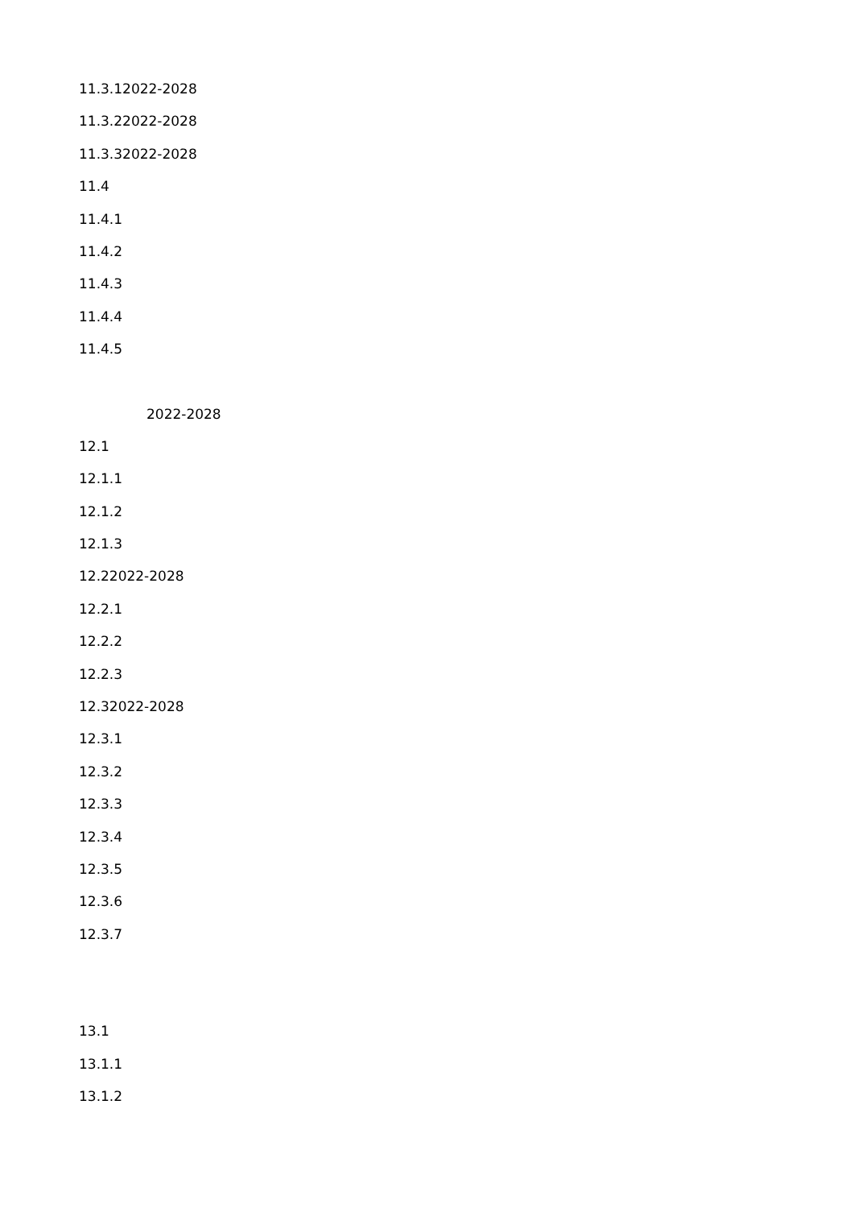11.3.12022-2028
11.3.22022-2028
11.3.32022-2028
11.4
11.4.1
11.4.2
11.4.3
11.4.4
11.4.5
2022-2028
12.1
12.1.1
12.1.2
12.1.3
12.22022-2028
12.2.1
12.2.2
12.2.3
12.32022-2028
12.3.1
12.3.2
12.3.3
12.3.4
12.3.5
12.3.6
12.3.7
13.1
13.1.1
13.1.2